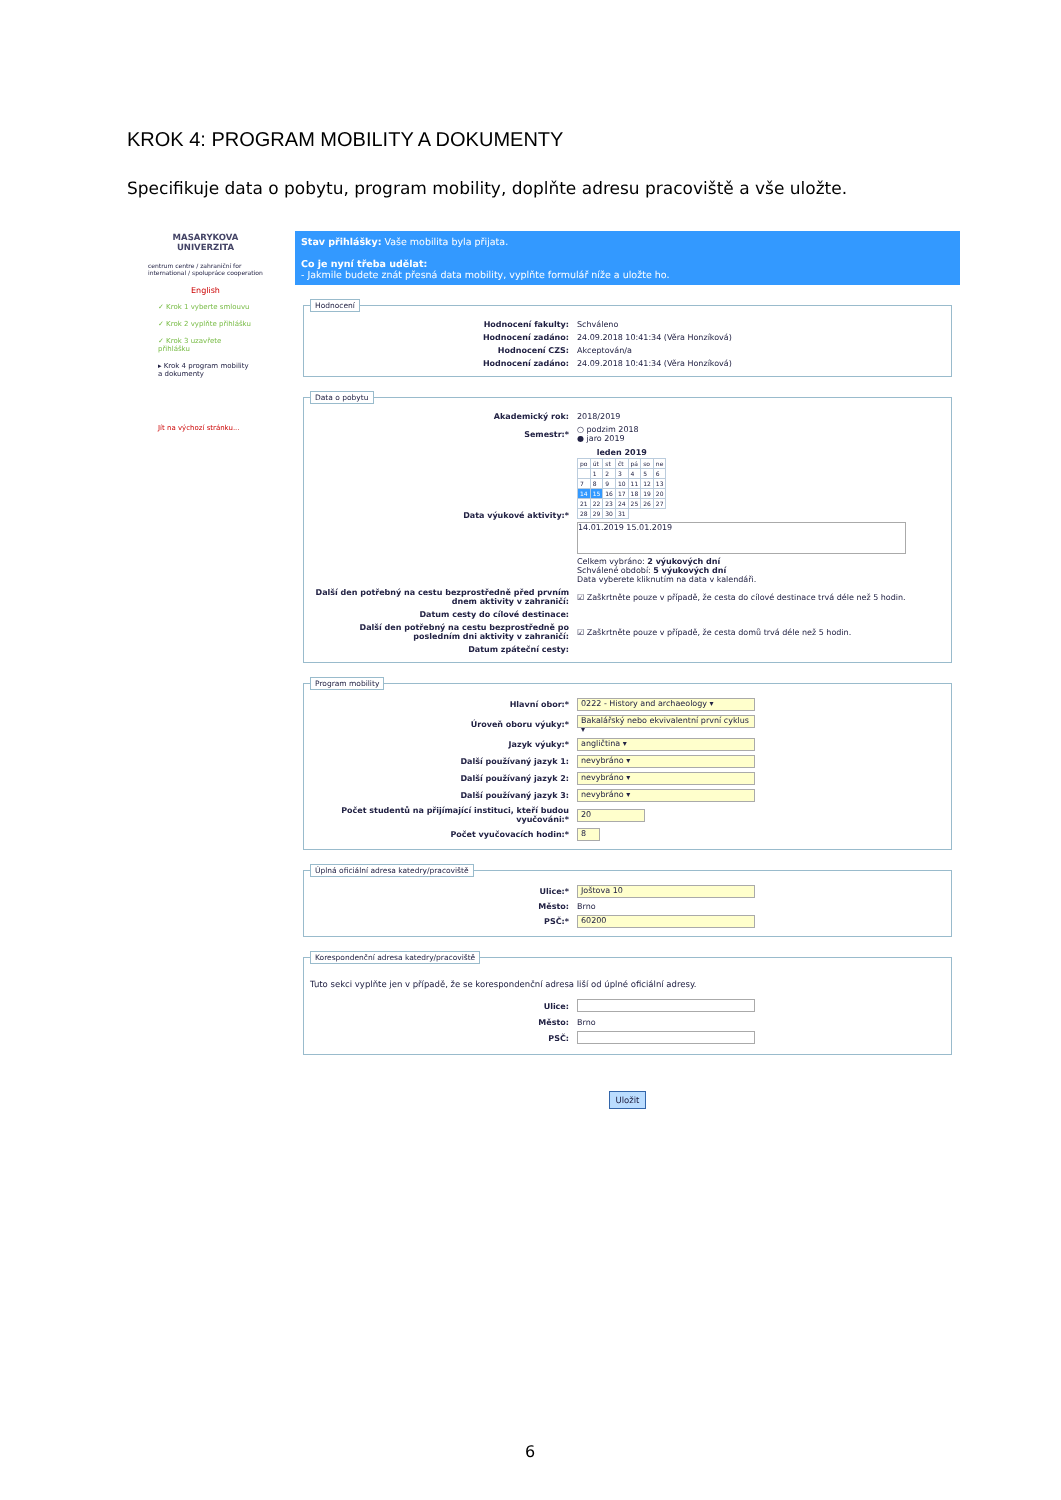KROK 4: PROGRAM MOBILITY A DOKUMENTY
Specifikuje data o pobytu, program mobility, doplňte adresu pracoviště a vše uložte.
MASARYKOVA
UNIVERZITA
centrum centre / zahraniční for international / spolupráce cooperation
English
✓ Krok 1 vyberte smlouvu
✓ Krok 2 vyplňte přihlášku
✓ Krok 3 uzavřete přihlášku
▸ Krok 4 program mobility a dokumenty
Jít na výchozí stránku...
Stav přihlášky: Vaše mobilita byla přijata.
Co je nyní třeba udělat:
- Jakmile budete znát přesná data mobility, vyplňte formulář níže a uložte ho.
Hodnocení
| Hodnocení fakulty: | Schváleno |
| Hodnocení zadáno: | 24.09.2018 10:41:34 (Věra Honzíková) |
| Hodnocení CZS: | Akceptován/a |
| Hodnocení zadáno: | 24.09.2018 10:41:34 (Věra Honzíková) |
Data o pobytu
| Akademický rok: | 2018/2019 |
| Semestr:* | ○ podzim 2018 ● jaro 2019 |
| Data výukové aktivity:* | / leden 2019 / / / / / / / / --- / --- / --- / --- / --- / --- / --- / / po / út / st / čt / pá / so / ne / / / 1 / 2 / 3 / 4 / 5 / 6 / / 7 / 8 / 9 / 10 / 11 / 12 / 13 / / 14 / 15 / 16 / 17 / 18 / 19 / 20 / / 21 / 22 / 23 / 24 / 25 / 26 / 27 / / 28 / 29 / 30 / 31 / / / / 14.01.2019 15.01.2019 Celkem vybráno: 2 výukových dní Schválené období: 5 výukových dní Data vyberete kliknutím na data v kalendáři. |
| Další den potřebný na cestu bezprostředně před prvním dnem aktivity v zahraničí: | ☑ Zaškrtněte pouze v případě, že cesta do cílové destinace trvá déle než 5 hodin. |
| Datum cesty do cílové destinace: | |
| Další den potřebný na cestu bezprostředně po posledním dni aktivity v zahraničí: | ☑ Zaškrtněte pouze v případě, že cesta domů trvá déle než 5 hodin. |
| Datum zpáteční cesty: | |
Program mobility
| Hlavní obor:* | 0222 - History and archaeology ▾ |
| Úroveň oboru výuky:* | Bakalářský nebo ekvivalentní první cyklus ▾ |
| Jazyk výuky:* | angličtina ▾ |
| Další používaný jazyk 1: | nevybráno ▾ |
| Další používaný jazyk 2: | nevybráno ▾ |
| Další používaný jazyk 3: | nevybráno ▾ |
| Počet studentů na přijímající instituci, kteří budou vyučováni:* | 20 |
| Počet vyučovacích hodin:* | 8 |
Úplná oficiální adresa katedry/pracoviště
| Ulice:* | Joštova 10 |
| Město: | Brno |
| PSČ:* | 60200 |
Korespondenční adresa katedry/pracoviště
Tuto sekci vyplňte jen v případě, že se korespondenční adresa liší od úplné oficiální adresy.
| Ulice: | |
| Město: | Brno |
| PSČ: | |
Uložit
6